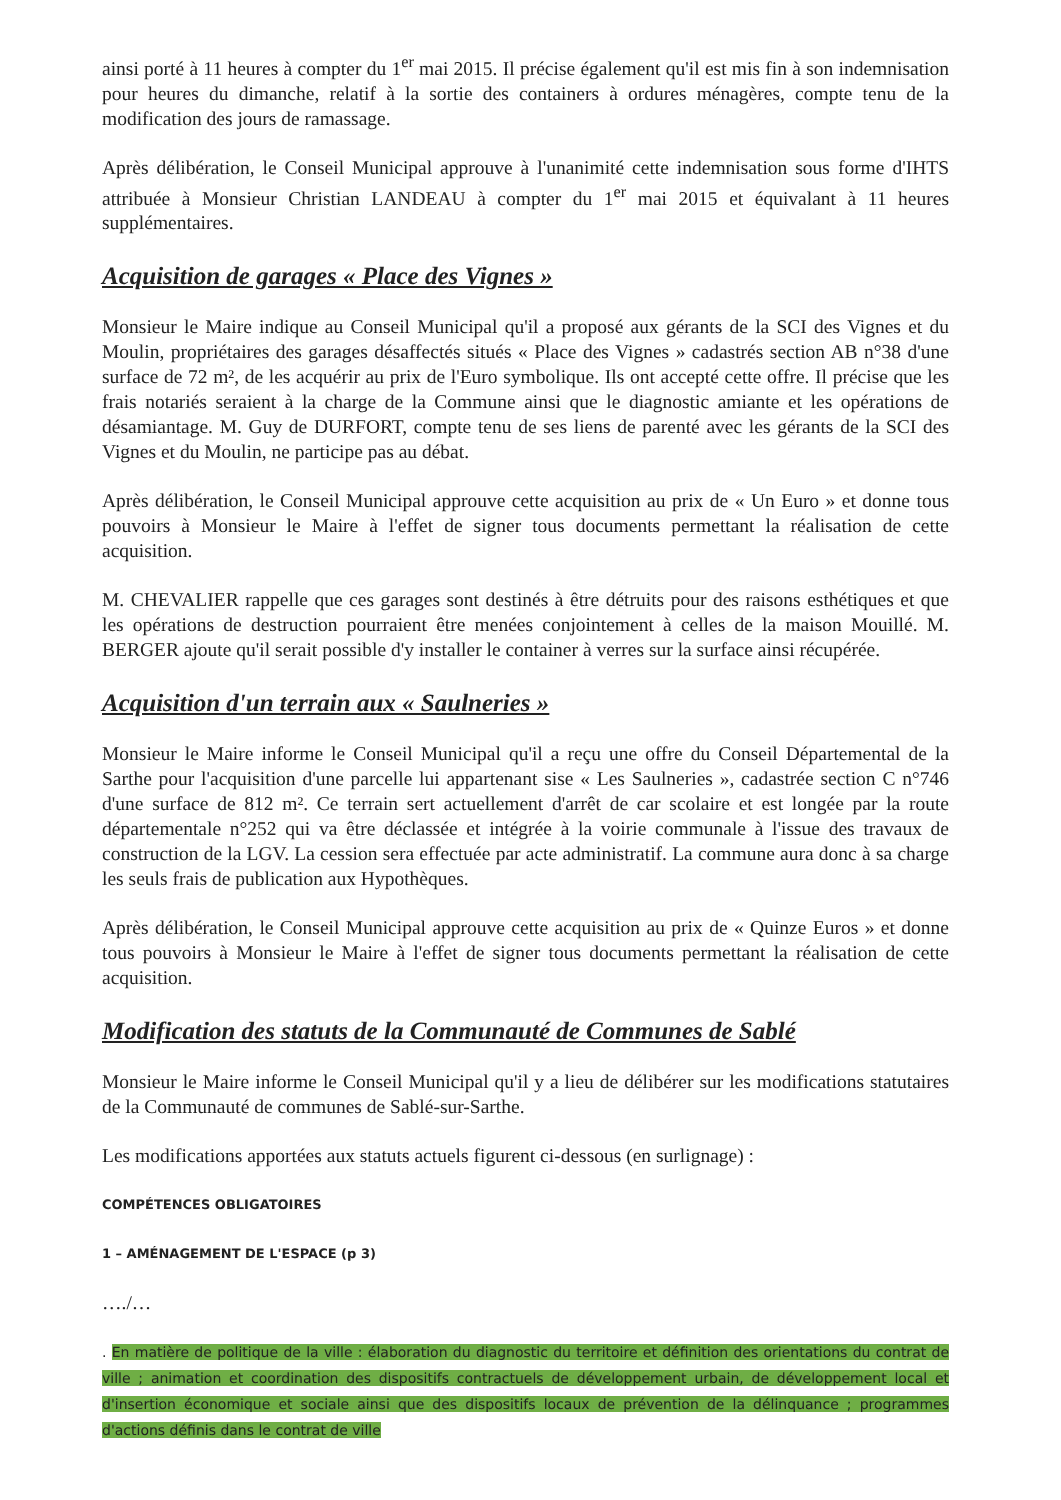ainsi porté à 11 heures à compter du 1<sup>er</sup> mai 2015. Il précise également qu'il est mis fin à son indemnisation pour heures du dimanche, relatif à la sortie des containers à ordures ménagères, compte tenu de la modification des jours de ramassage.
Après délibération, le Conseil Municipal approuve à l'unanimité cette indemnisation sous forme d'IHTS attribuée à Monsieur Christian LANDEAU à compter du 1<sup>er</sup> mai 2015 et équivalant à 11 heures supplémentaires.
Acquisition de garages « Place des Vignes »
Monsieur le Maire indique au Conseil Municipal qu'il a proposé aux gérants de la SCI des Vignes et du Moulin, propriétaires des garages désaffectés situés « Place des Vignes » cadastrés section AB n°38 d'une surface de 72 m², de les acquérir au prix de l'Euro symbolique. Ils ont accepté cette offre. Il précise que les frais notariés seraient à la charge de la Commune ainsi que le diagnostic amiante et les opérations de désamiantage. M. Guy de DURFORT, compte tenu de ses liens de parenté avec les gérants de la SCI des Vignes et du Moulin, ne participe pas au débat.
Après délibération, le Conseil Municipal approuve cette acquisition au prix de « Un Euro » et donne tous pouvoirs à Monsieur le Maire à l'effet de signer tous documents permettant la réalisation de cette acquisition.
M. CHEVALIER rappelle que ces garages sont destinés à être détruits pour des raisons esthétiques et que les opérations de destruction pourraient être menées conjointement à celles de la maison Mouillé. M. BERGER ajoute qu'il serait possible d'y installer le container à verres sur la surface ainsi récupérée.
Acquisition d'un terrain aux « Saulneries »
Monsieur le Maire informe le Conseil Municipal qu'il a reçu une offre du Conseil Départemental de la Sarthe pour l'acquisition d'une parcelle lui appartenant sise « Les Saulneries », cadastrée section C n°746 d'une surface de 812 m². Ce terrain sert actuellement d'arrêt de car scolaire et est longée par la route départementale n°252 qui va être déclassée et intégrée à la voirie communale à l'issue des travaux de construction de la LGV. La cession sera effectuée par acte administratif. La commune aura donc à sa charge les seuls frais de publication aux Hypothèques.
Après délibération, le Conseil Municipal approuve cette acquisition au prix de « Quinze Euros » et donne tous pouvoirs à Monsieur le Maire à l'effet de signer tous documents permettant la réalisation de cette acquisition.
Modification des statuts de la Communauté de Communes de Sablé
Monsieur le Maire informe le Conseil Municipal qu'il y a lieu de délibérer sur les modifications statutaires de la Communauté de communes de Sablé-sur-Sarthe.
Les modifications apportées aux statuts actuels figurent ci-dessous (en surlignage) :
COMPÉTENCES OBLIGATOIRES
1 – AMÉNAGEMENT DE L'ESPACE (p 3)
…./…
. En matière de politique de la ville : élaboration du diagnostic du territoire et définition des orientations du contrat de ville ; animation et coordination des dispositifs contractuels de développement urbain, de développement local et d'insertion économique et sociale ainsi que des dispositifs locaux de prévention de la délinquance ; programmes d'actions définis dans le contrat de ville